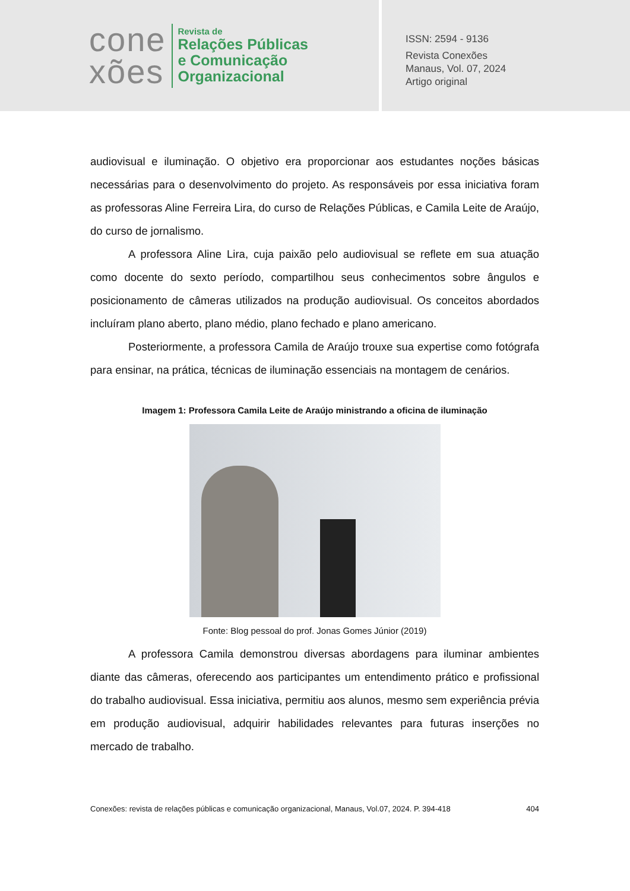cone
xões
Revista de
Relações Públicas
e Comunicação
Organizacional
ISSN: 2594 - 9136
Revista Conexões
Manaus, Vol. 07, 2024
Artigo original
audiovisual e iluminação. O objetivo era proporcionar aos estudantes noções básicas necessárias para o desenvolvimento do projeto. As responsáveis por essa iniciativa foram as professoras Aline Ferreira Lira, do curso de Relações Públicas, e Camila Leite de Araújo, do curso de jornalismo.
A professora Aline Lira, cuja paixão pelo audiovisual se reflete em sua atuação como docente do sexto período, compartilhou seus conhecimentos sobre ângulos e posicionamento de câmeras utilizados na produção audiovisual. Os conceitos abordados incluíram plano aberto, plano médio, plano fechado e plano americano.
Posteriormente, a professora Camila de Araújo trouxe sua expertise como fotógrafa para ensinar, na prática, técnicas de iluminação essenciais na montagem de cenários.
Imagem 1: Professora Camila Leite de Araújo ministrando a oficina de iluminação
Fonte: Blog pessoal do prof. Jonas Gomes Júnior (2019)
A professora Camila demonstrou diversas abordagens para iluminar ambientes diante das câmeras, oferecendo aos participantes um entendimento prático e profissional do trabalho audiovisual. Essa iniciativa, permitiu aos alunos, mesmo sem experiência prévia em produção audiovisual, adquirir habilidades relevantes para futuras inserções no mercado de trabalho.
Conexões: revista de relações públicas e comunicação organizacional, Manaus, Vol.07, 2024. P. 394-418 404